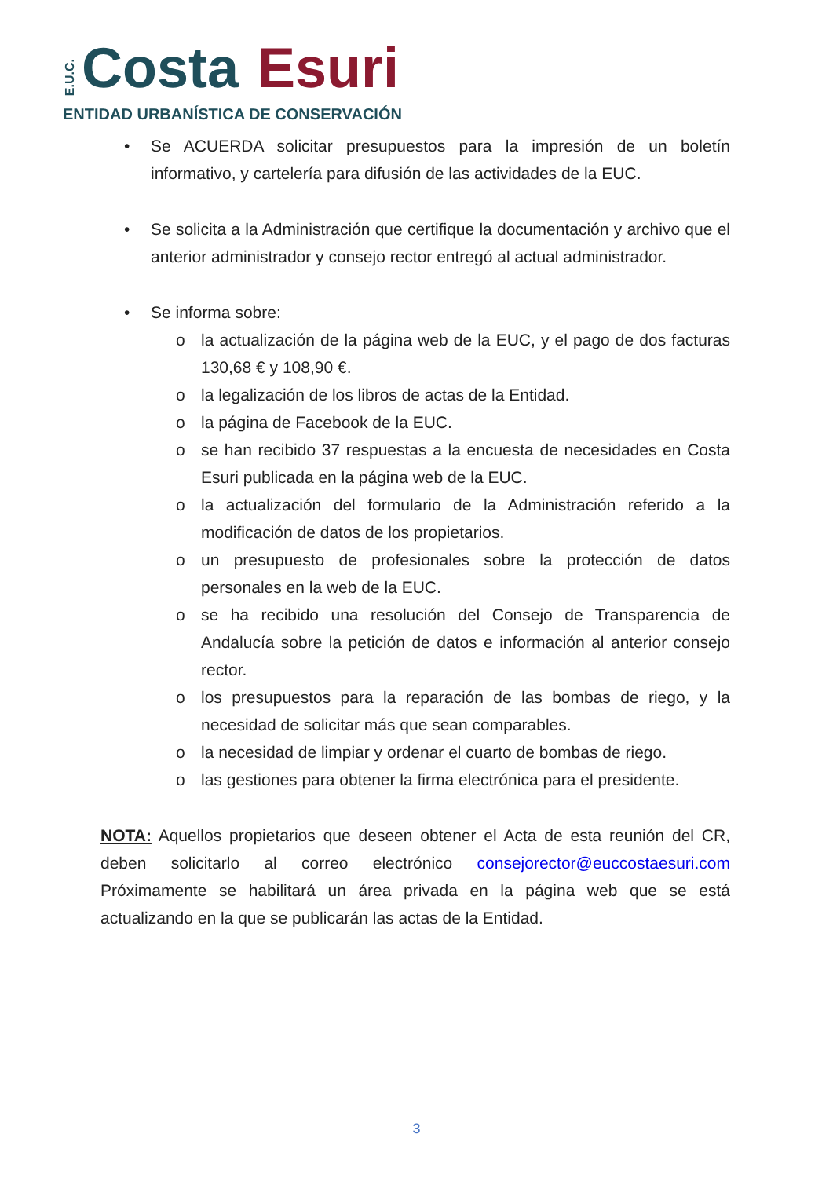E.U.C. Costa Esuri
ENTIDAD URBANÍSTICA DE CONSERVACIÓN
• Se ACUERDA solicitar presupuestos para la impresión de un boletín informativo, y cartelería para difusión de las actividades de la EUC.
• Se solicita a la Administración que certifique la documentación y archivo que el anterior administrador y consejo rector entregó al actual administrador.
• Se informa sobre:
o la actualización de la página web de la EUC, y el pago de dos facturas 130,68 € y 108,90 €.
o la legalización de los libros de actas de la Entidad.
o la página de Facebook de la EUC.
o se han recibido 37 respuestas a la encuesta de necesidades en Costa Esuri publicada en la página web de la EUC.
o la actualización del formulario de la Administración referido a la modificación de datos de los propietarios.
o un presupuesto de profesionales sobre la protección de datos personales en la web de la EUC.
o se ha recibido una resolución del Consejo de Transparencia de Andalucía sobre la petición de datos e información al anterior consejo rector.
o los presupuestos para la reparación de las bombas de riego, y la necesidad de solicitar más que sean comparables.
o la necesidad de limpiar y ordenar el cuarto de bombas de riego.
o las gestiones para obtener la firma electrónica para el presidente.
NOTA: Aquellos propietarios que deseen obtener el Acta de esta reunión del CR, deben solicitarlo al correo electrónico consejorector@euccostaesuri.com Próximamente se habilitará un área privada en la página web que se está actualizando en la que se publicarán las actas de la Entidad.
3